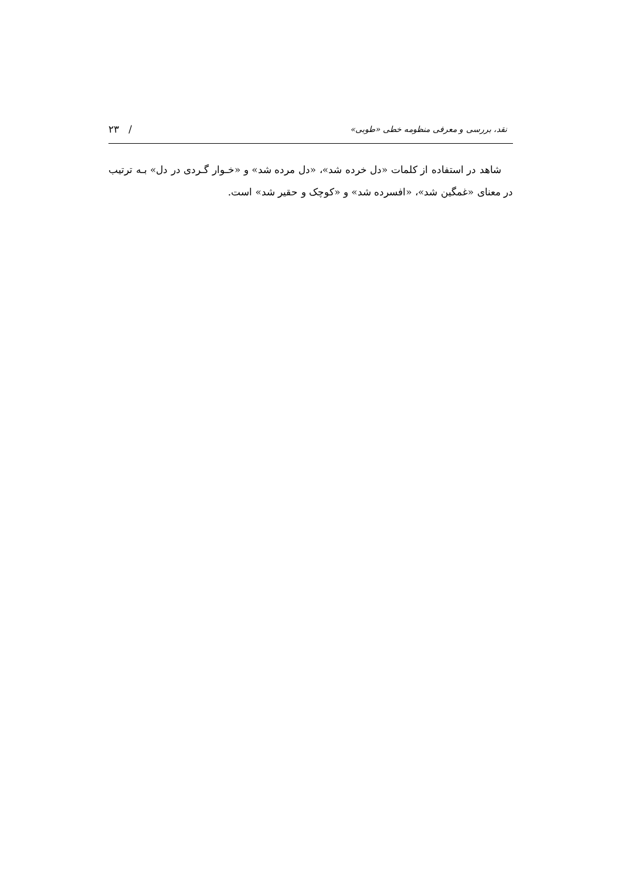نقد، بررسی و معرفی منظومه خطی «طوبی» ۲۳ /
شاهد در استفاده از کلمات «دل خرده شد»، «دل مرده شد» و «خـوار گـردی در دل» بـه ترتیب در معنای «غمگین شد»، «افسرده شد» و «کوچک و حقیر شد» است.